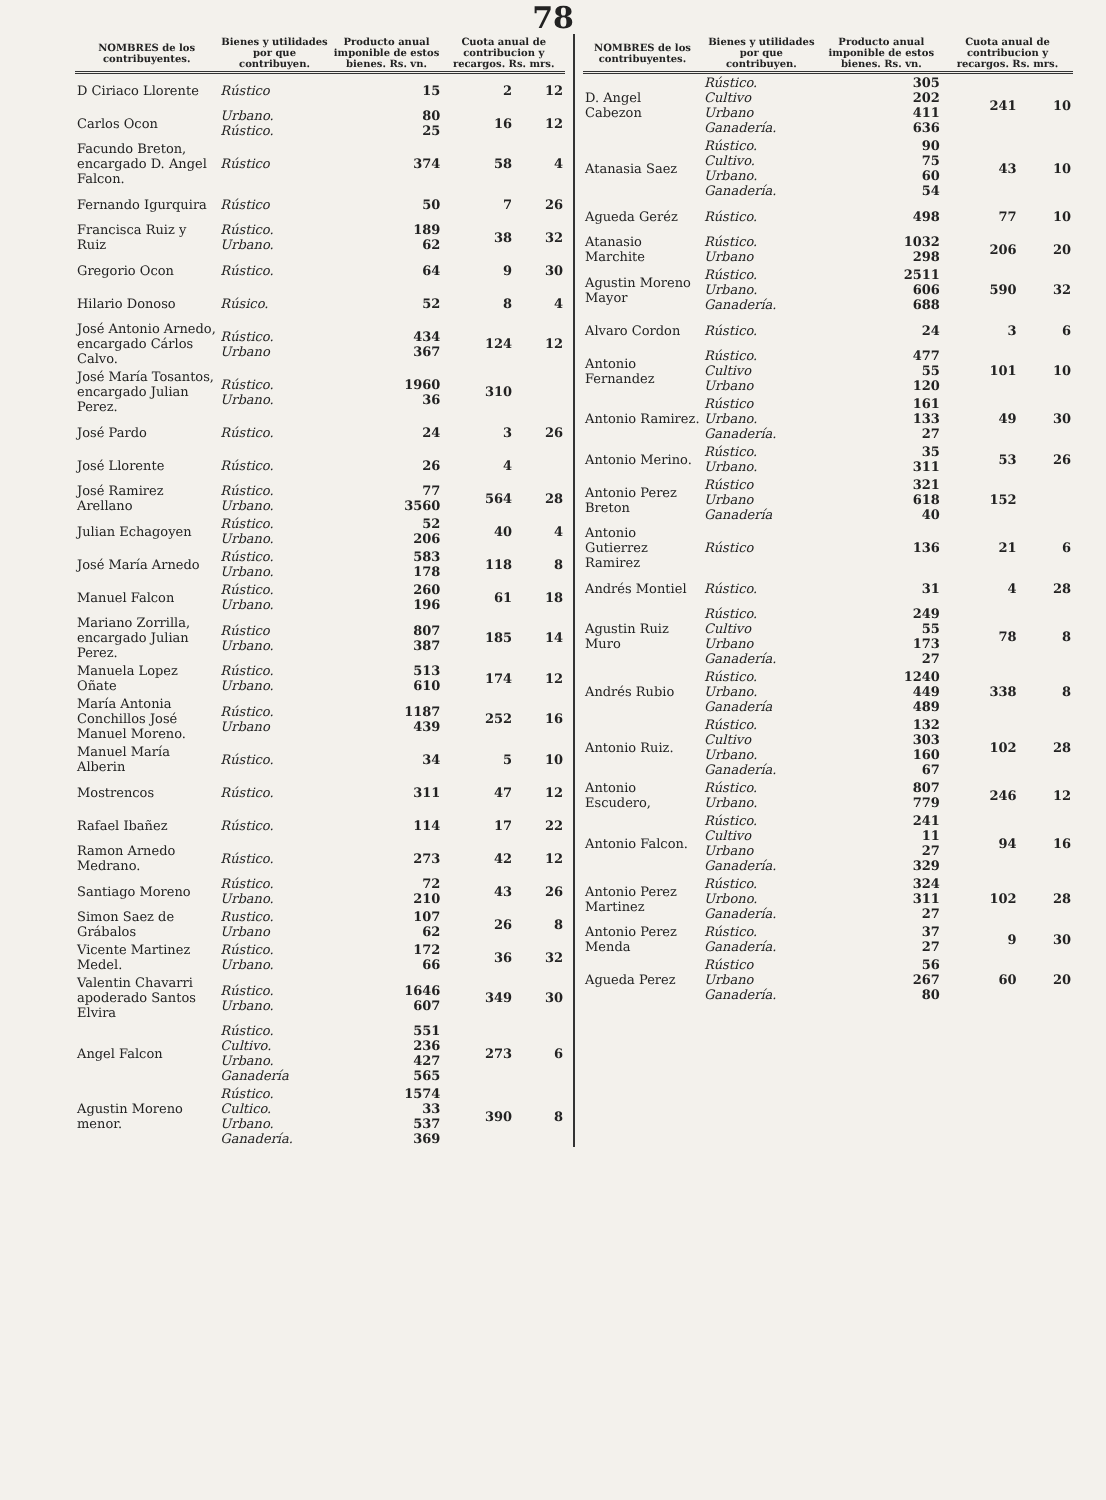78
| NOMBRES de los contribuyentes. | Bienes y utilidades por que contribuyen. | Producto anual imponible de estos bienes. Rs. vn. | Cuota anual de contribucion y recargos. Rs. mrs. | |
| --- | --- | --- | --- | --- |
| D Ciriaco Llorente | Rústico | 15 | 2 | 12 |
| Carlos Ocon | Urbano. Rústico. | 80 25 | 16 | 12 |
| Facundo Breton, encargado D. Angel Falcon. | Rústico | 374 | 58 | 4 |
| Fernando Igurquira | Rústico | 50 | 7 | 26 |
| Francisca Ruiz y Ruiz | Rústico. Urbano. | 189 62 | 38 | 32 |
| Gregorio Ocon | Rústico. | 64 | 9 | 30 |
| Hilario Donoso | Rúsico. | 52 | 8 | 4 |
| José Antonio Arnedo, encargado Cárlos Calvo. | Rústico. Urbano | 434 367 | 124 | 12 |
| José María Tosantos, encargado Julian Perez. | Rústico. Urbano. | 1960 36 | 310 | |
| José Pardo | Rústico. | 24 | 3 | 26 |
| José Llorente | Rústico. | 26 | 4 | |
| José Ramirez Arellano | Rústico. Urbano. | 77 3560 | 564 | 28 |
| Julian Echagoyen | Rústico. Urbano. | 52 206 | 40 | 4 |
| José María Arnedo | Rústico. Urbano. | 583 178 | 118 | 8 |
| Manuel Falcon | Rústico. Urbano. | 260 196 | 61 | 18 |
| Mariano Zorrilla, encargado Julian Perez. | Rústico Urbano. | 807 387 | 185 | 14 |
| Manuela Lopez Oñate | Rústico. Urbano. | 513 610 | 174 | 12 |
| María Antonia Conchillos José Manuel Moreno. | Rústico. Urbano | 1187 439 | 252 | 16 |
| Manuel María Alberin | Rústico. | 34 | 5 | 10 |
| Mostrencos | Rústico. | 311 | 47 | 12 |
| Rafael Ibañez | Rústico. | 114 | 17 | 22 |
| Ramon Arnedo Medrano. | Rústico. | 273 | 42 | 12 |
| Santiago Moreno | Rústico. Urbano. | 72 210 | 43 | 26 |
| Simon Saez de Grábalos | Rustico. Urbano | 107 62 | 26 | 8 |
| Vicente Martinez Medel. | Rústico. Urbano. | 172 66 | 36 | 32 |
| Valentin Chavarri apoderado Santos Elvira | Rústico. Urbano. | 1646 607 | 349 | 30 |
| Angel Falcon | Rústico. Cultivo. Urbano. Ganadería | 551 236 427 565 | 273 | 6 |
| Agustin Moreno menor. | Rústico. Cultico. Urbano. Ganadería. | 1574 33 537 369 | 390 | 8 |
| NOMBRES de los contribuyentes. | Bienes y utilidades por que contribuyen. | Producto anual imponible de estos bienes. Rs. vn. | Cuota anual de contribucion y recargos. Rs. mrs. | |
| --- | --- | --- | --- | --- |
| D. Angel Cabezon | Rústico. Cultivo Urbano Ganadería. | 305 202 411 636 | 241 | 10 |
| Atanasia Saez | Rústico. Cultivo. Urbano. Ganadería. | 90 75 60 54 | 43 | 10 |
| Agueda Geréz | Rústico. | 498 | 77 | 10 |
| Atanasio Marchite | Rústico. Urbano | 1032 298 | 206 | 20 |
| Agustin Moreno Mayor | Rústico. Urbano. Ganadería. | 2511 606 688 | 590 | 32 |
| Alvaro Cordon | Rústico. | 24 | 3 | 6 |
| Antonio Fernandez | Rústico. Cultivo Urbano | 477 55 120 | 101 | 10 |
| Antonio Ramirez. | Rústico Urbano. Ganadería. | 161 133 27 | 49 | 30 |
| Antonio Merino. | Rústico. Urbano. | 35 311 | 53 | 26 |
| Antonio Perez Breton | Rústico Urbano Ganadería | 321 618 40 | 152 | |
| Antonio Gutierrez Ramirez | Rústico | 136 | 21 | 6 |
| Andrés Montiel | Rústico. | 31 | 4 | 28 |
| Agustin Ruiz Muro | Rústico. Cultivo Urbano Ganadería. | 249 55 173 27 | 78 | 8 |
| Andrés Rubio | Rústico. Urbano. Ganadería | 1240 449 489 | 338 | 8 |
| Antonio Ruiz. | Rústico. Cultivo Urbano. Ganadería. | 132 303 160 67 | 102 | 28 |
| Antonio Escudero, | Rústico. Urbano. | 807 779 | 246 | 12 |
| Antonio Falcon. | Rústico. Cultivo Urbano Ganadería. | 241 11 27 329 | 94 | 16 |
| Antonio Perez Martinez | Rústico. Urbono. Ganadería. | 324 311 27 | 102 | 28 |
| Antonio Perez Menda | Rústico. Ganadería. | 37 27 | 9 | 30 |
| Agueda Perez | Rústico Urbano Ganadería. | 56 267 80 | 60 | 20 |